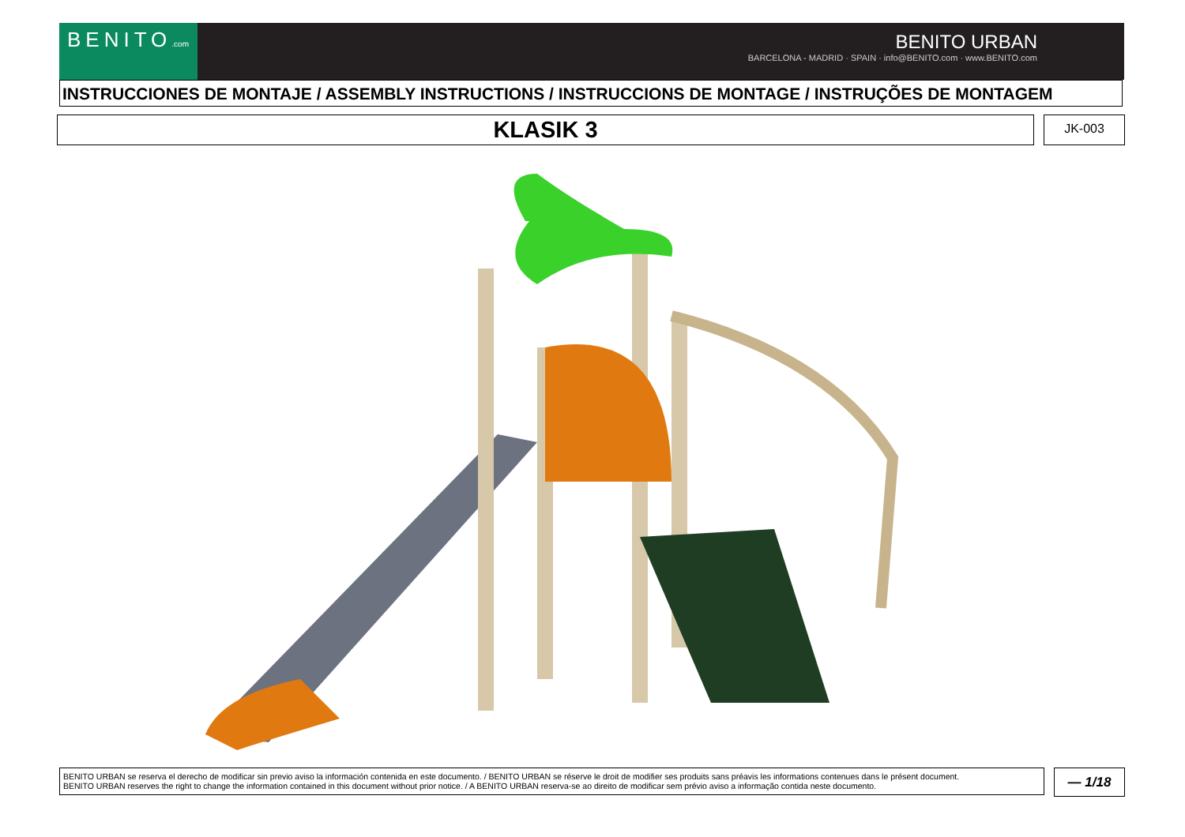BENITO.com
BENITO URBAN
BARCELONA - MADRID · SPAIN · info@BENITO.com · www.BENITO.com
INSTRUCCIONES DE MONTAJE / ASSEMBLY INSTRUCTIONS / INSTRUCCIONS DE MONTAGE / INSTRUÇÕES DE MONTAGEM
KLASIK 3 JK-003
BENITO URBAN se reserva el derecho de modificar sin previo aviso la información contenida en este documento. / BENITO URBAN se réserve le droit de modifier ses produits sans préavis les informations contenues dans le présent document.
BENITO URBAN reserves the right to change the information contained in this document without prior notice. / A BENITO URBAN reserva-se ao direito de modificar sem prévio aviso a informação contida neste documento.
— 1/18